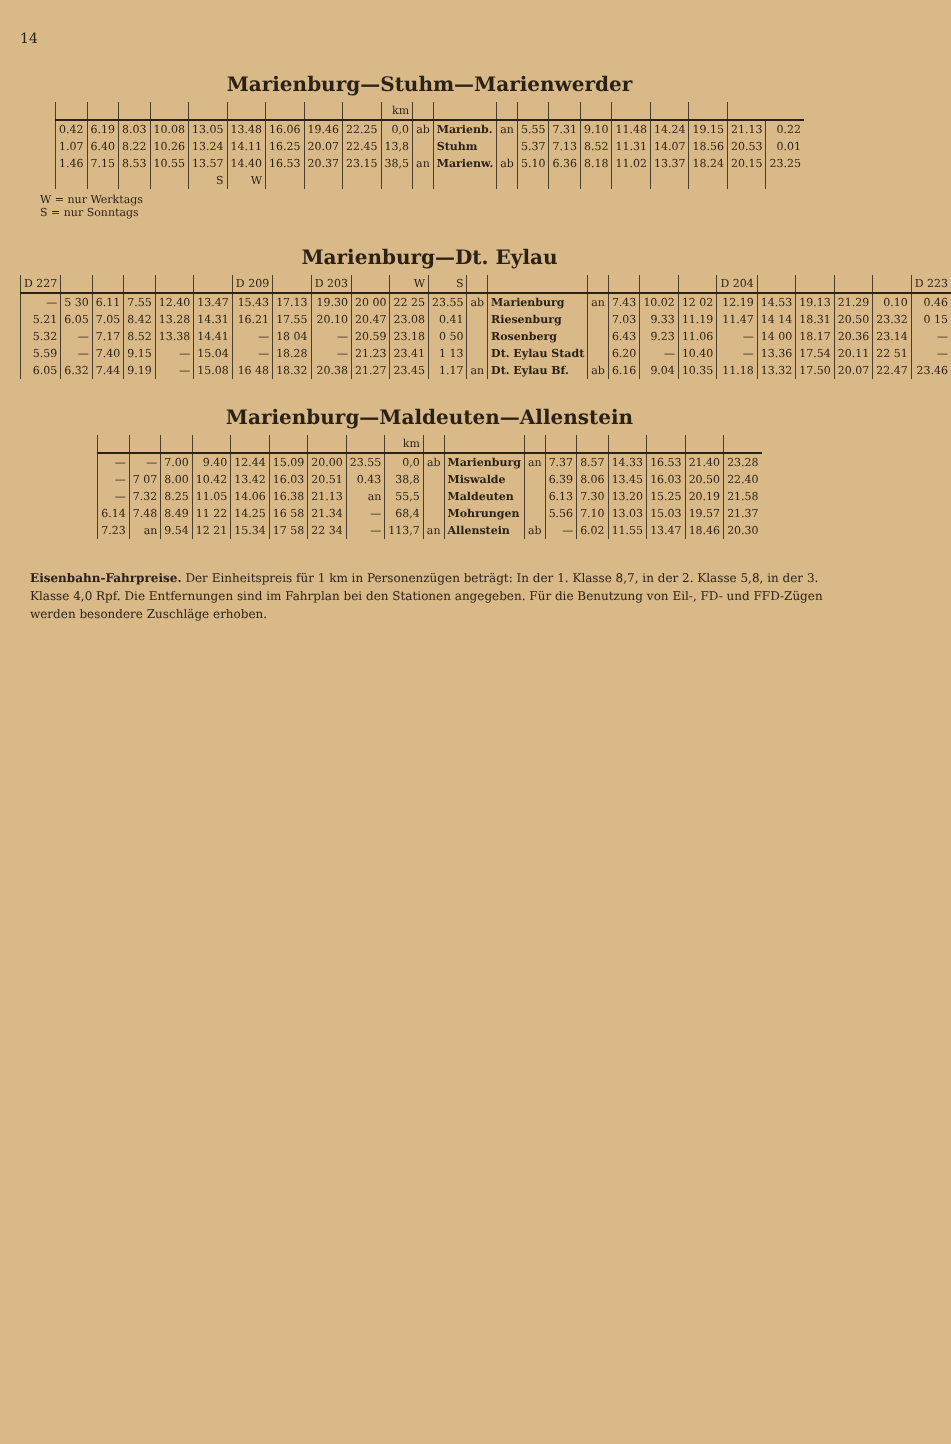14
Marienburg—Stuhm—Marienwerder
| | | | | | | | | | km | | | | | | | | | | | |
| --- | --- | --- | --- | --- | --- | --- | --- | --- | --- | --- | --- | --- | --- | --- | --- | --- | --- | --- | --- | --- |
| 0.42 | 6.19 | 8.03 | 10.08 | 13.05 | 13.48 | 16.06 | 19.46 | 22.25 | 0,0 | ab | Marienb. | an | 5.55 | 7.31 | 9.10 | 11.48 | 14.24 | 19.15 | 21.13 | 0.22 |
| 1.07 | 6.40 | 8.22 | 10.26 | 13.24 | 14.11 | 16.25 | 20.07 | 22.45 | 13,8 | | Stuhm | | 5.37 | 7.13 | 8.52 | 11.31 | 14.07 | 18.56 | 20.53 | 0.01 |
| 1.46 | 7.15 | 8.53 | 10.55 | 13.57 | 14.40 | 16.53 | 20.37 | 23.15 | 38,5 | an | Marienw. | ab | 5.10 | 6.36 | 8.18 | 11.02 | 13.37 | 18.24 | 20.15 | 23.25 |
| | | | | S | W | | | | | | | | | | | | | | | |
W = nur Werktags
S = nur Sonntags
Marienburg—Dt. Eylau
| D 227 | | | | | | D 209 | | D 203 | | W | S | | | | | | | D 204 | | | | | D 223 |
| --- | --- | --- | --- | --- | --- | --- | --- | --- | --- | --- | --- | --- | --- | --- | --- | --- | --- | --- | --- | --- | --- | --- | --- |
| — | 5 30 | 6.11 | 7.55 | 12.40 | 13.47 | 15.43 | 17.13 | 19.30 | 20 00 | 22 25 | 23.55 | ab | Marienburg | an | 7.43 | 10.02 | 12 02 | 12.19 | 14.53 | 19.13 | 21.29 | 0.10 | 0.46 |
| 5.21 | 6.05 | 7.05 | 8.42 | 13.28 | 14.31 | 16.21 | 17.55 | 20.10 | 20.47 | 23.08 | 0.41 | | Riesenburg | | 7.03 | 9.33 | 11.19 | 11.47 | 14 14 | 18.31 | 20.50 | 23.32 | 0 15 |
| 5.32 | — | 7.17 | 8.52 | 13.38 | 14.41 | — | 18 04 | — | 20.59 | 23.18 | 0 50 | | Rosenberg | | 6.43 | 9.23 | 11.06 | — | 14 00 | 18.17 | 20.36 | 23.14 | — |
| 5.59 | — | 7.40 | 9.15 | — | 15.04 | — | 18.28 | — | 21.23 | 23.41 | 1 13 | | Dt. Eylau Stadt | | 6.20 | — | 10.40 | — | 13.36 | 17.54 | 20.11 | 22 51 | — |
| 6.05 | 6.32 | 7.44 | 9.19 | — | 15.08 | 16 48 | 18.32 | 20.38 | 21.27 | 23.45 | 1.17 | an | Dt. Eylau Bf. | ab | 6.16 | 9.04 | 10.35 | 11.18 | 13.32 | 17.50 | 20.07 | 22.47 | 23.46 |
Marienburg—Maldeuten—Allenstein
| | | | | | | | | km | | | | | | | | | |
| --- | --- | --- | --- | --- | --- | --- | --- | --- | --- | --- | --- | --- | --- | --- | --- | --- | --- |
| — | — | 7.00 | 9.40 | 12.44 | 15.09 | 20.00 | 23.55 | 0,0 | ab | Marienburg | an | 7.37 | 8.57 | 14.33 | 16.53 | 21.40 | 23.28 |
| — | 7 07 | 8.00 | 10.42 | 13.42 | 16.03 | 20.51 | 0.43 | 38,8 | | Miswalde | | 6.39 | 8.06 | 13.45 | 16.03 | 20.50 | 22.40 |
| — | 7.32 | 8.25 | 11.05 | 14.06 | 16.38 | 21.13 | an | 55,5 | | Maldeuten | | 6.13 | 7.30 | 13.20 | 15.25 | 20.19 | 21.58 |
| 6.14 | 7.48 | 8.49 | 11 22 | 14.25 | 16 58 | 21.34 | — | 68,4 | | Mohrungen | | 5.56 | 7.10 | 13.03 | 15.03 | 19.57 | 21.37 |
| 7.23 | an | 9.54 | 12 21 | 15.34 | 17 58 | 22 34 | — | 113,7 | an | Allenstein | ab | — | 6.02 | 11.55 | 13.47 | 18.46 | 20.30 |
Eisenbahn-Fahrpreise. Der Einheitspreis für 1 km in Personenzügen beträgt: In der 1. Klasse 8,7, in der 2. Klasse 5,8, in der 3. Klasse 4,0 Rpf. Die Entfernungen sind im Fahrplan bei den Stationen angegeben. Für die Benutzung von Eil-, FD- und FFD-Zügen werden besondere Zuschläge erhoben.